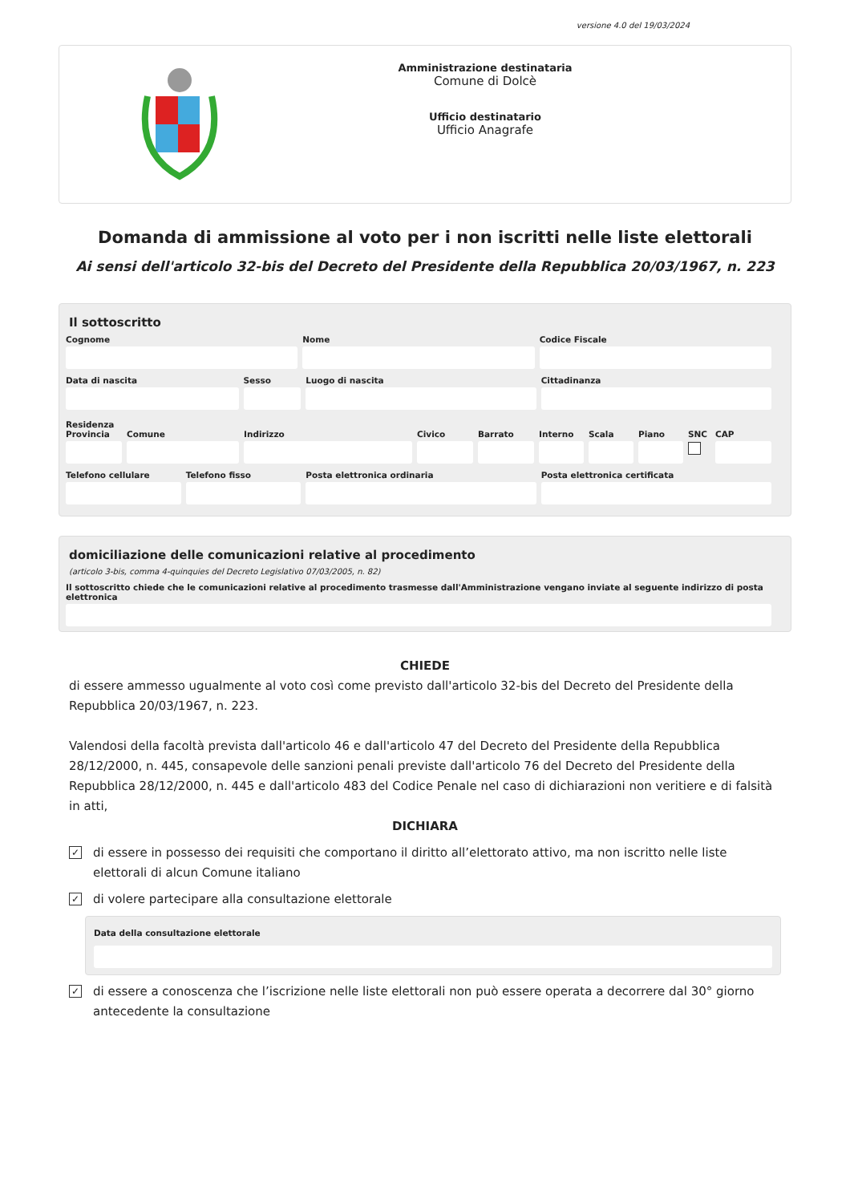versione 4.0 del 19/03/2024
Amministrazione destinataria
Comune di Dolcè
Ufficio destinatario
Ufficio Anagrafe
Domanda di ammissione al voto per i non iscritti nelle liste elettorali
Ai sensi dell'articolo 32-bis del Decreto del Presidente della Repubblica 20/03/1967, n. 223
Il sottoscritto
Cognome Nome Codice Fiscale
Data di nascita Sesso Luogo di nascita Cittadinanza
Residenza
Provincia Comune Indirizzo Civico Barrato Interno Scala Piano SNC CAP
Telefono cellulare Telefono fisso Posta elettronica ordinaria Posta elettronica certificata
domiciliazione delle comunicazioni relative al procedimento
(articolo 3-bis, comma 4-quinquies del Decreto Legislativo 07/03/2005, n. 82)
Il sottoscritto chiede che le comunicazioni relative al procedimento trasmesse dall'Amministrazione vengano inviate al seguente indirizzo di posta elettronica
CHIEDE
di essere ammesso ugualmente al voto così come previsto dall'articolo 32-bis del Decreto del Presidente della Repubblica 20/03/1967, n. 223.
Valendosi della facoltà prevista dall'articolo 46 e dall'articolo 47 del Decreto del Presidente della Repubblica 28/12/2000, n. 445, consapevole delle sanzioni penali previste dall'articolo 76 del Decreto del Presidente della Repubblica 28/12/2000, n. 445 e dall'articolo 483 del Codice Penale nel caso di dichiarazioni non veritiere e di falsità in atti,
DICHIARA
✓
di essere in possesso dei requisiti che comportano il diritto all’elettorato attivo, ma non iscritto nelle liste elettorali di alcun Comune italiano
✓
di volere partecipare alla consultazione elettorale
Data della consultazione elettorale
✓
di essere a conoscenza che l’iscrizione nelle liste elettorali non può essere operata a decorrere dal 30° giorno antecedente la consultazione